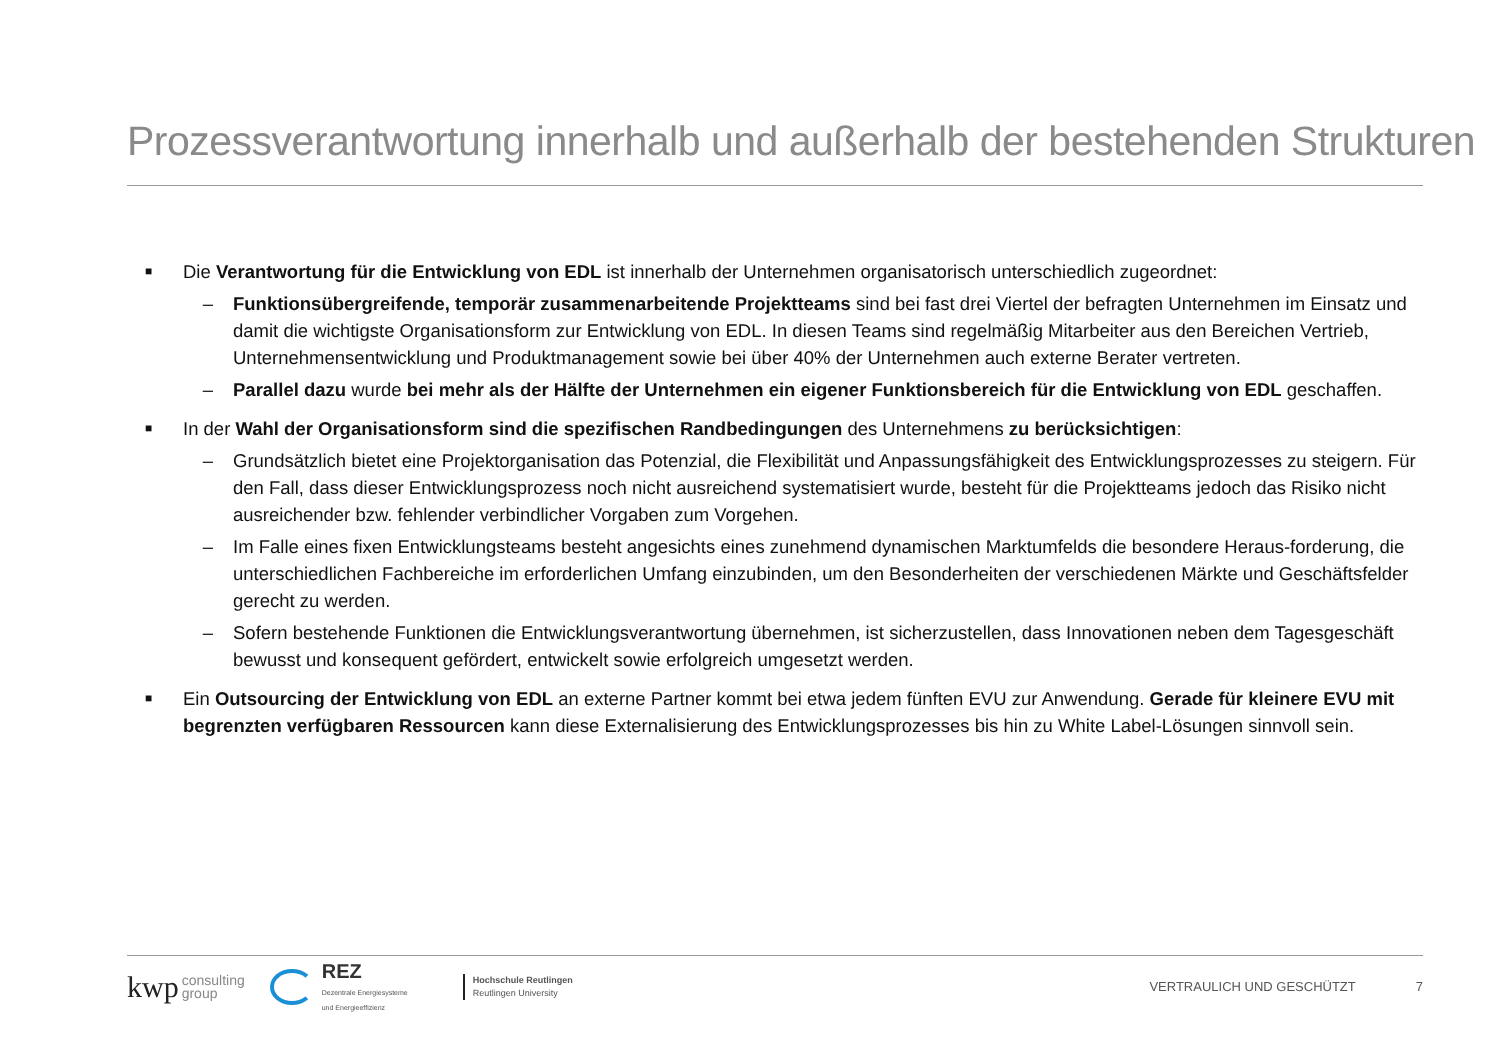Prozessverantwortung innerhalb und außerhalb der bestehenden Strukturen
■
Die Verantwortung für die Entwicklung von EDL ist innerhalb der Unternehmen organisatorisch unterschiedlich zugeordnet:
– Funktionsübergreifende, temporär zusammenarbeitende Projektteams sind bei fast drei Viertel der befragten Unternehmen im Einsatz und damit die wichtigste Organisationsform zur Entwicklung von EDL. In diesen Teams sind regelmäßig Mitarbeiter aus den Bereichen Vertrieb, Unternehmensentwicklung und Produktmanagement sowie bei über 40% der Unternehmen auch externe Berater vertreten.
– Parallel dazu wurde bei mehr als der Hälfte der Unternehmen ein eigener Funktionsbereich für die Entwicklung von EDL geschaffen.
■
In der Wahl der Organisationsform sind die spezifischen Randbedingungen des Unternehmens zu berücksichtigen:
– Grundsätzlich bietet eine Projektorganisation das Potenzial, die Flexibilität und Anpassungsfähigkeit des Entwicklungsprozesses zu steigern. Für den Fall, dass dieser Entwicklungsprozess noch nicht ausreichend systematisiert wurde, besteht für die Projektteams jedoch das Risiko nicht ausreichender bzw. fehlender verbindlicher Vorgaben zum Vorgehen.
– Im Falle eines fixen Entwicklungsteams besteht angesichts eines zunehmend dynamischen Marktumfelds die besondere Heraus-forderung, die unterschiedlichen Fachbereiche im erforderlichen Umfang einzubinden, um den Besonderheiten der verschiedenen Märkte und Geschäftsfelder gerecht zu werden.
– Sofern bestehende Funktionen die Entwicklungsverantwortung übernehmen, ist sicherzustellen, dass Innovationen neben dem Tagesgeschäft bewusst und konsequent gefördert, entwickelt sowie erfolgreich umgesetzt werden.
■
Ein Outsourcing der Entwicklung von EDL an externe Partner kommt bei etwa jedem fünften EVU zur Anwendung. Gerade für kleinere EVU mit begrenzten verfügbaren Ressourcen kann diese Externalisierung des Entwicklungsprozesses bis hin zu White Label-Lösungen sinnvoll sein.
kwp
consulting
group
REZ
Dezentrale Energiesysteme
und Energieeffizienz
Hochschule Reutlingen
Reutlingen University
VERTRAULICH UND GESCHÜTZT 7